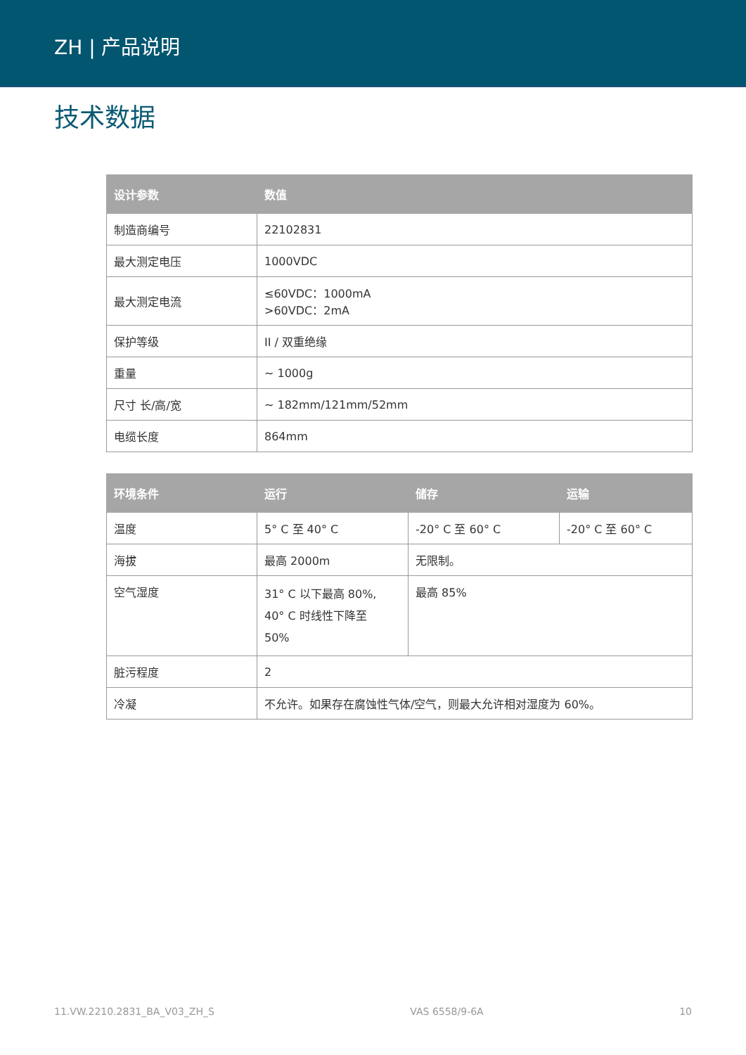ZH | 产品说明
技术数据
| 设计参数 | 数值 |
| --- | --- |
| 制造商编号 | 22102831 |
| 最大测定电压 | 1000VDC |
| 最大测定电流 | ≤60VDC：1000mA >60VDC：2mA |
| 保护等级 | II / 双重绝缘 |
| 重量 | ~ 1000g |
| 尺寸 长/高/宽 | ~ 182mm/121mm/52mm |
| 电缆长度 | 864mm |
| 环境条件 | 运行 | 储存 | 运输 |
| --- | --- | --- | --- |
| 温度 | 5° C 至 40° C | -20° C 至 60° C | -20° C 至 60° C |
| 海拔 | 最高 2000m | 无限制。 | |
| 空气湿度 | 31° C 以下最高 80%, 40° C 时线性下降至 50% | 最高 85% | |
| 脏污程度 | 2 | | |
| 冷凝 | 不允许。如果存在腐蚀性气体/空气，则最大允许相对湿度为 60%。 | | |
11.VW.2210.2831_BA_V03_ZH_S VAS 6558/9-6A 10